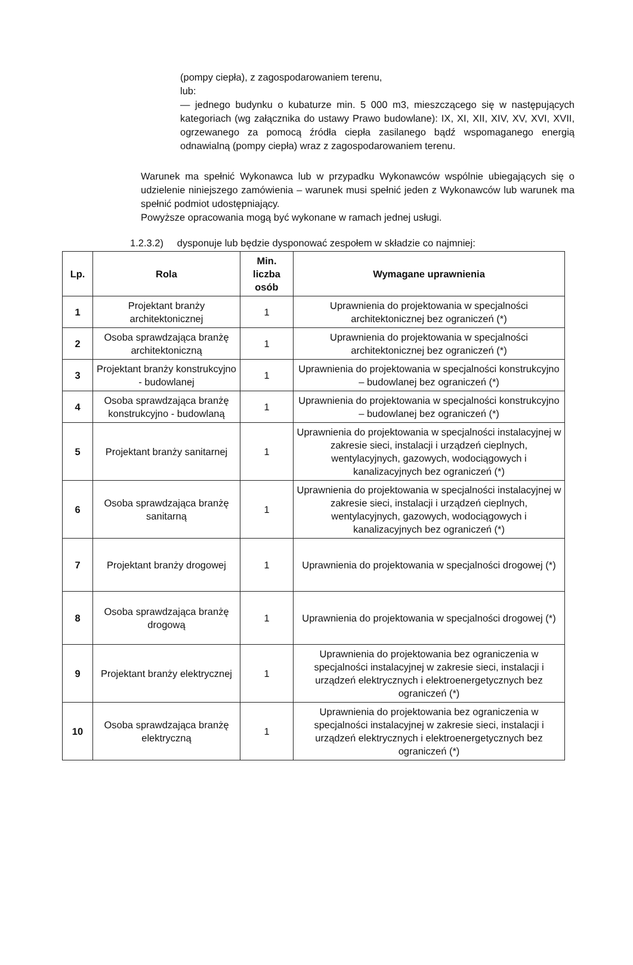(pompy ciepła), z zagospodarowaniem terenu,
lub:
— jednego budynku o kubaturze min. 5 000 m3, mieszczącego się w następujących kategoriach (wg załącznika do ustawy Prawo budowlane): IX, XI, XII, XIV, XV, XVI, XVII, ogrzewanego za pomocą źródła ciepła zasilanego bądź wspomaganego energią odnawialną (pompy ciepła) wraz z zagospodarowaniem terenu.
Warunek ma spełnić Wykonawca lub w przypadku Wykonawców wspólnie ubiegających się o udzielenie niniejszego zamówienia – warunek musi spełnić jeden z Wykonawców lub warunek ma spełnić podmiot udostępniający.
Powyższe opracowania mogą być wykonane w ramach jednej usługi.
1.2.3.2) dysponuje lub będzie dysponować zespołem w składzie co najmniej:
| Lp. | Rola | Min. liczba osób | Wymagane uprawnienia |
| --- | --- | --- | --- |
| 1 | Projektant branży architektonicznej | 1 | Uprawnienia do projektowania w specjalności architektonicznej bez ograniczeń (*) |
| 2 | Osoba sprawdzająca branżę architektoniczną | 1 | Uprawnienia do projektowania w specjalności architektonicznej bez ograniczeń (*) |
| 3 | Projektant branży konstrukcyjno - budowlanej | 1 | Uprawnienia do projektowania w specjalności konstrukcyjno – budowlanej bez ograniczeń (*) |
| 4 | Osoba sprawdzająca branżę konstrukcyjno - budowlaną | 1 | Uprawnienia do projektowania w specjalności konstrukcyjno – budowlanej bez ograniczeń (*) |
| 5 | Projektant branży sanitarnej | 1 | Uprawnienia do projektowania w specjalności instalacyjnej w zakresie sieci, instalacji i urządzeń cieplnych, wentylacyjnych, gazowych, wodociągowych i kanalizacyjnych bez ograniczeń (*) |
| 6 | Osoba sprawdzająca branżę sanitarną | 1 | Uprawnienia do projektowania w specjalności instalacyjnej w zakresie sieci, instalacji i urządzeń cieplnych, wentylacyjnych, gazowych, wodociągowych i kanalizacyjnych bez ograniczeń (*) |
| 7 | Projektant branży drogowej | 1 | Uprawnienia do projektowania w specjalności drogowej (*) |
| 8 | Osoba sprawdzająca branżę drogową | 1 | Uprawnienia do projektowania w specjalności drogowej (*) |
| 9 | Projektant branży elektrycznej | 1 | Uprawnienia do projektowania bez ograniczenia w specjalności instalacyjnej w zakresie sieci, instalacji i urządzeń elektrycznych i elektroenergetycznych bez ograniczeń (*) |
| 10 | Osoba sprawdzająca branżę elektryczną | 1 | Uprawnienia do projektowania bez ograniczenia w specjalności instalacyjnej w zakresie sieci, instalacji i urządzeń elektrycznych i elektroenergetycznych bez ograniczeń (*) |